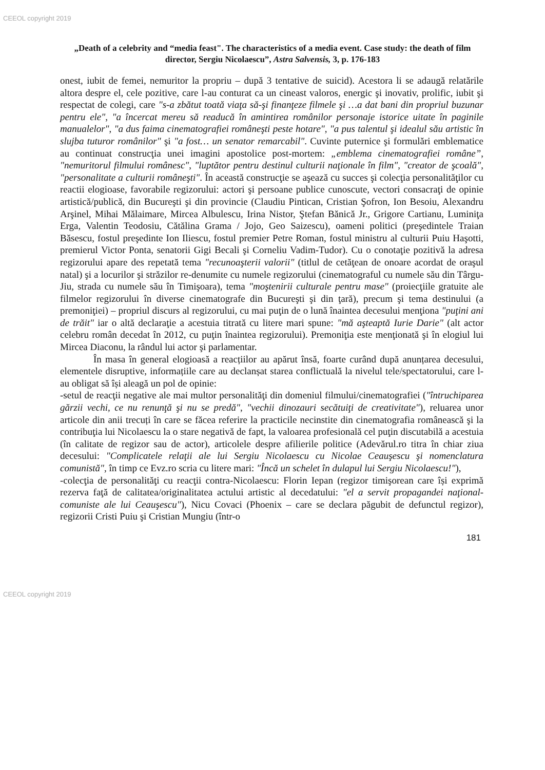CEEOL copyright 2019
„Death of a celebrity and “media feast". The characteristics of a media event. Case study: the death of film director, Sergiu Nicolaescu”, Astra Salvensis, 3, p. 176-183
onest, iubit de femei, nemuritor la propriu – după 3 tentative de suicid). Acestora li se adaugă relatările altora despre el, cele pozitive, care l-au conturat ca un cineast valoros, energic şi inovativ, prolific, iubit şi respectat de colegi, care "s-a zbătut toată viaţa să-şi finanţeze filmele şi …a dat bani din propriul buzunar pentru ele", "a încercat mereu să readucă în amintirea românilor personaje istorice uitate în paginile manualelor", "a dus faima cinematografiei româneşti peste hotare", "a pus talentul şi idealul său artistic în slujba tuturor românilor" şi "a fost… un senator remarcabil". Cuvinte puternice şi formulări emblematice au continuat construcţia unei imagini apostolice post-mortem: „emblema cinematografiei române”, "nemuritorul filmului românesc", "luptător pentru destinul culturii naţionale în film", "creator de şcoală", "personalitate a culturii româneşti". În această construcţie se aşează cu succes şi colecţia personalităţilor cu reactii elogioase, favorabile regizorului: actori şi persoane publice cunoscute, vectori consacraţi de opinie artistică/publică, din Bucureşti şi din provincie (Claudiu Pintican, Cristian Şofron, Ion Besoiu, Alexandru Arşinel, Mihai Mălaimare, Mircea Albulescu, Irina Nistor, Ştefan Bănică Jr., Grigore Cartianu, Luminiţa Erga, Valentin Teodosiu, Cătălina Grama / Jojo, Geo Saizescu), oameni politici (preşedintele Traian Băsescu, fostul preşedinte Ion Iliescu, fostul premier Petre Roman, fostul ministru al culturii Puiu Haşotti, premierul Victor Ponta, senatorii Gigi Becali şi Corneliu Vadim-Tudor). Cu o conotaţie pozitivă la adresa regizorului apare des repetată tema "recunoaşterii valorii" (titlul de cetăţean de onoare acordat de oraşul natal) şi a locurilor şi străzilor re-denumite cu numele regizorului (cinematograful cu numele său din Târgu-Jiu, strada cu numele său în Timişoara), tema "moştenirii culturale pentru mase" (proiecţiile gratuite ale filmelor regizorului în diverse cinematografe din Bucureşti şi din ţară), precum şi tema destinului (a premoniţiei) – propriul discurs al regizorului, cu mai puţin de o lună înaintea decesului menţiona "puţini ani de trăit" iar o altă declaraţie a acestuia titrată cu litere mari spune: "mă aşteaptă Iurie Darie" (alt actor celebru român decedat în 2012, cu puţin înaintea regizorului). Premoniţia este menţionată şi în elogiul lui Mircea Diaconu, la rândul lui actor şi parlamentar.
În masa în general elogioasă a reacțiilor au apărut însă, foarte curând după anunțarea decesului, elementele disruptive, informațiile care au declanșat starea conflictuală la nivelul tele/spectatorului, care l-au obligat să își aleagă un pol de opinie:
-setul de reacţii negative ale mai multor personalităţi din domeniul filmului/cinematografiei ("întruchiparea gărzii vechi, ce nu renunţă şi nu se predă", "vechii dinozauri secătuiţi de creativitate"), reluarea unor articole din anii trecuți în care se făcea referire la practicile necinstite din cinematografia românească şi la contribuţia lui Nicolaescu la o stare negativă de fapt, la valoarea profesională cel puţin discutabilă a acestuia (în calitate de regizor sau de actor), articolele despre afilierile politice (Adevărul.ro titra în chiar ziua decesului: "Complicatele relaţii ale lui Sergiu Nicolaescu cu Nicolae Ceauşescu şi nomenclatura comunistă", în timp ce Evz.ro scria cu litere mari: "Încă un schelet în dulapul lui Sergiu Nicolaescu!"),
-colecţia de personalităţi cu reacţii contra-Nicolaescu: Florin Iepan (regizor timişorean care își exprimă rezerva faţă de calitatea/originalitatea actului artistic al decedatului: "el a servit propagandei naţional-comuniste ale lui Ceauşescu"), Nicu Covaci (Phoenix – care se declara păgubit de defunctul regizor), regizorii Cristi Puiu şi Cristian Mungiu (într-o
181
CEEOL copyright 2019